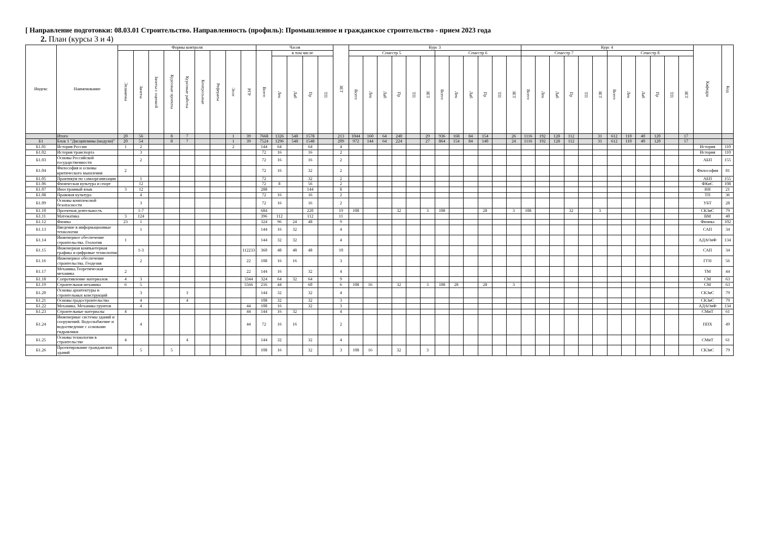[ Направление подготовки: 08.03.01 Строительство. Направленность (профиль): Промышленное и гражданское строительство - прием 2023 года
2. План (курсы 3 и 4)
| Индекс | Наименование | Формы контроля | | | | | | | | | Часов | | | | | ЗЕТ | Курс 3 | | | | | | | | | | | | Курс 4 | | | | | | | | | | | | Кафедра | Код |
| --- | --- | --- | --- | --- | --- | --- | --- | --- | --- | --- | --- | --- | --- | --- | --- | --- | --- | --- | --- | --- | --- | --- | --- | --- | --- | --- | --- | --- | --- | --- | --- | --- | --- | --- | --- | --- | --- | --- | --- | --- | --- | --- |
| | | Экзамены | Зачеты | Зачеты с оценкой | Курсовые проекты | Курсовые работы | Контрольные | Рефераты | Эссе | РГР | Всего | в том числе | | | | | Семестр 5 | | | | | | Семестр 6 | | | | | | Семестр 7 | | | | | | Семестр 8 | | | | | | | |
| | | | | | | | | | | | | Лек | Лаб | Пр | ТП | | Всего | Лек | Лаб | Пр | ТП | ЗЕТ | Всего | Лек | Лаб | Пр | ТП | ЗЕТ | Всего | Лек | Лаб | Пр | ТП | ЗЕТ | Всего | Лек | Лаб | Пр | ТП | ЗЕТ | | |
| | Итого | 20 | 56 | | 8 | 7 | | | 1 | 39 | 7668 | 1326 | 548 | 1578 | | 213 | 1044 | 160 | 64 | 240 | | 29 | 936 | 168 | 84 | 154 | | 26 | 1116 | 192 | 128 | 112 | | 31 | 612 | 110 | 40 | 120 | | 17 | | |
| Б1 | Блок 1 "Дисциплины (модули)" | 20 | 54 | | 8 | 7 | | | 1 | 39 | 7524 | 1296 | 548 | 1548 | | 209 | 972 | 144 | 64 | 224 | | 27 | 864 | 154 | 84 | 140 | | 24 | 1116 | 192 | 128 | 112 | | 31 | 612 | 110 | 40 | 120 | | 17 | | |
| Б1.01 | История России | 1 | 2 | | | | | | 2 | | 144 | 64 | | 64 | | 4 | | | | | | | | | | | | | | | | | | | | | | | | | История | 110 |
| Б1.02 | История транспорта | | 3 | | | | | | | | 72 | 16 | | 16 | | 2 | | | | | | | | | | | | | | | | | | | | | | | | | История | 110 |
| Б1.03 | Основы Российской государственности | | 2 | | | | | | | | 72 | 16 | | 16 | | 2 | | | | | | | | | | | | | | | | | | | | | | | | | АБП | 155 |
| Б1.04 | Философия и основы критического мышления | 2 | | | | | | | | | 72 | 16 | | 32 | | 2 | | | | | | | | | | | | | | | | | | | | | | | | | Философия | 81 |
| Б1.05 | Практикум по самоорганизации | | 1 | | | | | | | | 72 | | | 32 | | 2 | | | | | | | | | | | | | | | | | | | | | | | | | АБП | 155 |
| Б1.06 | Физическая культура и спорт | | 12 | | | | | | | | 72 | 8 | | 56 | | 2 | | | | | | | | | | | | | | | | | | | | | | | | | ФКиС | 108 |
| Б1.07 | Иностранный язык | 3 | 12 | | | | | | | | 288 | | | 144 | | 8 | | | | | | | | | | | | | | | | | | | | | | | | | ИЯ | 21 |
| Б1.08 | Правовая культура | | 4 | | | | | | | | 72 | 16 | | 16 | | 2 | | | | | | | | | | | | | | | | | | | | | | | | | ТП | 36 |
| Б1.09 | Основы комплексной безопасности | | 3 | | | | | | | | 72 | 16 | | 16 | | 2 | | | | | | | | | | | | | | | | | | | | | | | | | УБТ | 28 |
| Б1.10 | Проектная деятельность | | 1-7 | | | | | | | | 684 | | | 220 | | 19 | 108 | | | 32 | | 3 | 108 | | | 28 | | 3 | 108 | | | 32 | | 3 | | | | | | | СКЗиС | 79 |
| Б1.11 | Математика | 3 | 124 | | | | | | | | 396 | 112 | | 112 | | 11 | | | | | | | | | | | | | | | | | | | | | | | | | ВМ | 40 |
| Б1.12 | Физика | 23 | 1 | | | | | | | | 324 | 96 | 24 | 48 | | 9 | | | | | | | | | | | | | | | | | | | | | | | | | Физика | 102 |
| Б1.13 | Введение в информационные технологии | | 1 | | | | | | | | 144 | 16 | 32 | | | 4 | | | | | | | | | | | | | | | | | | | | | | | | | САП | 34 |
| Б1.14 | Инженерное обеспечение строительства. Геология | 1 | | | | | | | | | 144 | 32 | 32 | | | 4 | | | | | | | | | | | | | | | | | | | | | | | | | АДАОиФ | 134 |
| Б1.15 | Инженерная компьютерная графика и цифровые технологии | | 1-3 | | | | | | | 112233 | 360 | 48 | 48 | 48 | | 10 | | | | | | | | | | | | | | | | | | | | | | | | | САП | 34 |
| Б1.16 | Инженерное обеспечение строительства. Геодезия | | 2 | | | | | | | 22 | 108 | 16 | 16 | | | 3 | | | | | | | | | | | | | | | | | | | | | | | | | ГГН | 56 |
| Б1.17 | Механика.Теоретическая механика | 2 | | | | | | | | 22 | 144 | 16 | | 32 | | 4 | | | | | | | | | | | | | | | | | | | | | | | | | ТМ | 44 |
| Б1.18 | Сопротивление материалов | 4 | 3 | | | | | | | 3344 | 324 | 64 | 32 | 64 | | 9 | | | | | | | | | | | | | | | | | | | | | | | | | СМ | 63 |
| Б1.19 | Строительная механика | 6 | 5 | | | | | | | 5566 | 216 | 44 | | 60 | | 6 | 108 | 16 | | 32 | | 3 | 108 | 28 | | 28 | | 3 | | | | | | | | | | | | | СМ | 63 |
| Б1.20 | Основы архитектуры и строительных конструкций | | 3 | | | 3 | | | | | 144 | 32 | | 32 | | 4 | | | | | | | | | | | | | | | | | | | | | | | | | СКЗиС | 79 |
| Б1.21 | Основы градостроительства | | 4 | | | 4 | | | | | 108 | 32 | | 32 | | 3 | | | | | | | | | | | | | | | | | | | | | | | | | СКЗиС | 79 |
| Б1.22 | Механика. Механика грунтов | | 4 | | | | | | | 44 | 108 | 16 | | 32 | | 3 | | | | | | | | | | | | | | | | | | | | | | | | | АДАОиФ | 134 |
| Б1.23 | Строительные материалы | 4 | | | | | | | | 44 | 144 | 16 | 32 | | | 4 | | | | | | | | | | | | | | | | | | | | | | | | | СМиТ | 61 |
| Б1.24 | Инженерные системы зданий и сооружений. Водоснабжение и водоотведение с основами гидравлики | | 4 | | | | | | | 44 | 72 | 16 | 16 | | | 2 | | | | | | | | | | | | | | | | | | | | | | | | | ППХ | 49 |
| Б1.25 | Основы технологии в строительстве | 4 | | | | 4 | | | | | 144 | 32 | | 32 | | 4 | | | | | | | | | | | | | | | | | | | | | | | | | СМиТ | 61 |
| Б1.26 | Проектирование гражданских зданий | | 5 | | 5 | | | | | | 108 | 16 | | 32 | | 3 | 108 | 16 | | 32 | | 3 | | | | | | | | | | | | | | | | | | | СКЗиС | 79 |